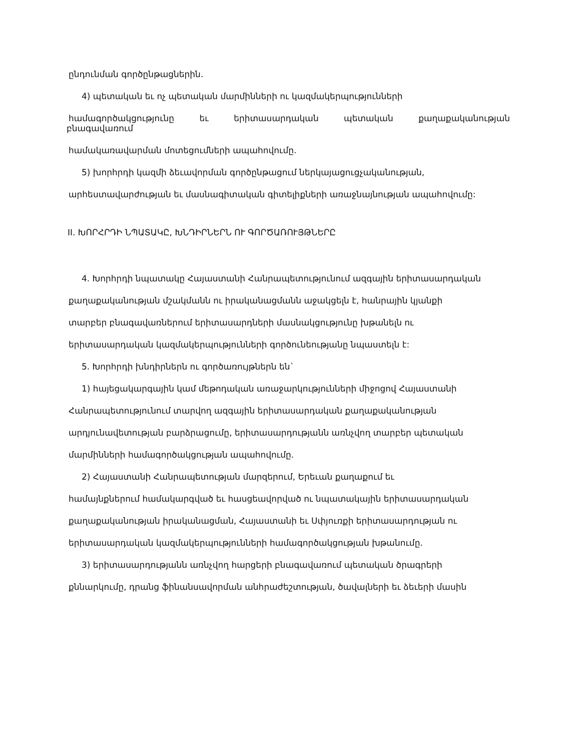ընդունման գործընթացներին.
4) պետական եւ ոչ պետական մարմինների ու կազմակերպությունների
համագործակցությունը եւ երիտասարդական պետական քաղաքականության
բնագավառում
համակառավարման մոտեցումների ապահովումը.
5) խորհրդի կազմի ձեւավորման գործընթացում ներկայացուցչականության,
արհեստավարժության եւ մասնագիտական գիտելիքների առաջնայնության ապահովումը:
II. ԽՈՐՀՐԴԻ ՆՊԱՏԱԿԸ, ԽՆԴԻՐՆԵՐՆ ՈՒ ԳՈՐԾԱՌՈՒՅԹՆԵՐԸ
4. Խորհրդի նպատակը Հայաստանի Հանրապետությունում ազգային երիտասարդական
քաղաքականության մշակմանն ու իրականացմանն աջակցելն է, հանրային կյանքի
տարբեր բնագավառներում երիտասարդների մասնակցությունը խթանելն ու
երիտասարդական կազմակերպությունների գործունեությանը նպաստելն է:
5. Խորհրդի խնդիրներն ու գործառույթներն են`
1) հայեցակարգային կամ մեթոդական առաջարկությունների միջոցով Հայաստանի
Հանրապետությունում տարվող ազգային երիտասարդական քաղաքականության
արդյունավետության բարձրացումը, երիտասարդությանն առնչվող տարբեր պետական
մարմինների համագործակցության ապահովումը.
2) Հայաստանի Հանրապետության մարզերում, Երեւան քաղաքում եւ
համայնքներում համակարգված եւ հասցեավորված ու նպատակային երիտասարդական
քաղաքականության իրականացման, Հայաստանի եւ Սփյուռքի երիտասարդության ու
երիտասարդական կազմակերպությունների համագործակցության խթանումը.
3) երիտասարդությանն առնչվող հարցերի բնագավառում պետական ծրագրերի
քննարկումը, դրանց ֆինանսավորման անհրաժեշտության, ծավալների եւ ձեւերի մասին